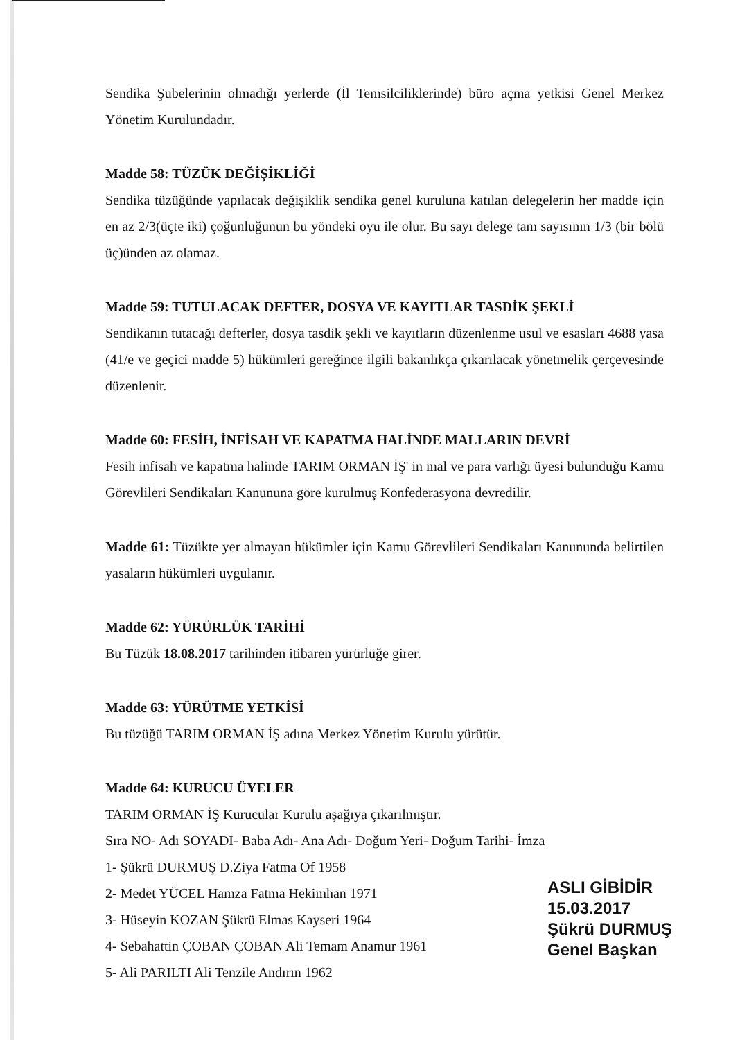Sendika Şubelerinin olmadığı yerlerde (İl Temsilciliklerinde) büro açma yetkisi Genel Merkez Yönetim Kurulundadır.
Madde 58: TÜZÜK DEĞİŞİKLİĞİ
Sendika tüzüğünde yapılacak değişiklik sendika genel kuruluna katılan delegelerin her madde için en az 2/3(üçte iki) çoğunluğunun bu yöndeki oyu ile olur. Bu sayı delege tam sayısının 1/3 (bir bölü üç)ünden az olamaz.
Madde 59: TUTULACAK DEFTER, DOSYA VE KAYITLAR TASDİK ŞEKLİ
Sendikanın tutacağı defterler, dosya tasdik şekli ve kayıtların düzenlenme usul ve esasları 4688 yasa (41/e ve geçici madde 5) hükümleri gereğince ilgili bakanlıkça çıkarılacak yönetmelik çerçevesinde düzenlenir.
Madde 60: FESİH, İNFİSAH VE KAPATMA HALİNDE MALLARIN DEVRİ
Fesih infisah ve kapatma halinde TARIM ORMAN İŞ' in mal ve para varlığı üyesi bulunduğu Kamu Görevlileri Sendikaları Kanununa göre kurulmuş Konfederasyona devredilir.
Madde 61: Tüzükte yer almayan hükümler için Kamu Görevlileri Sendikaları Kanununda belirtilen yasaların hükümleri uygulanır.
Madde 62: YÜRÜRLÜK TARİHİ
Bu Tüzük 18.08.2017 tarihinden itibaren yürürlüğe girer.
Madde 63: YÜRÜTME YETKİSİ
Bu tüzüğü TARIM ORMAN İŞ adına Merkez Yönetim Kurulu yürütür.
Madde 64: KURUCU ÜYELER
TARIM ORMAN İŞ Kurucular Kurulu aşağıya çıkarılmıştır.
Sıra NO- Adı SOYADI- Baba Adı- Ana Adı- Doğum Yeri- Doğum Tarihi- İmza
1- Şükrü DURMUŞ D.Ziya Fatma Of 1958
2- Medet YÜCEL Hamza Fatma Hekimhan 1971
3- Hüseyin KOZAN Şükrü Elmas Kayseri 1964
4- Sebahattin ÇOBAN ÇOBAN Ali Temam Anamur 1961
5- Ali PARILTI Ali Tenzile Andırın 1962
ASLI GİBİDİR
15.03.2017
Şükrü DURMUŞ
Genel Başkan